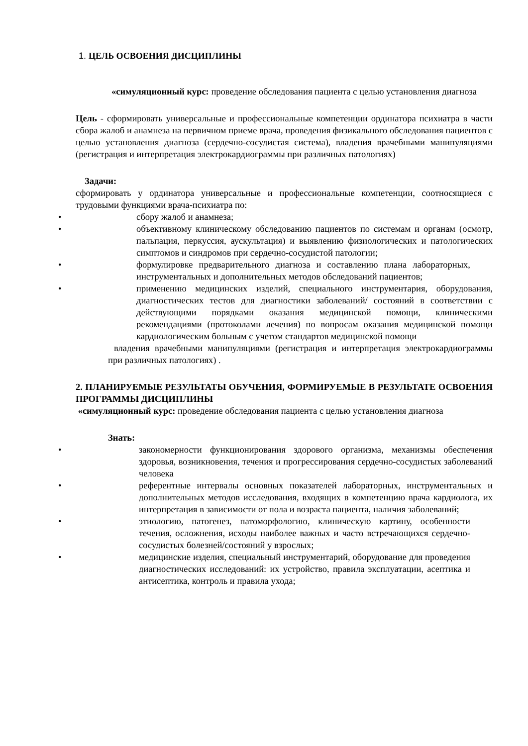1. ЦЕЛЬ ОСВОЕНИЯ ДИСЦИПЛИНЫ
«симуляционный курс: проведение обследования пациента с целью установления диагноза
Цель - сформировать универсальные и профессиональные компетенции ординатора психиатра в части сбора жалоб и анамнеза на первичном приеме врача, проведения физикального обследования пациентов с целью установления диагноза (сердечно-сосудистая система), владения врачебными манипуляциями (регистрация и интерпретация электрокардиограммы при различных патологиях)
Задачи:
сформировать у ординатора универсальные и профессиональные компетенции, соотносящиеся с трудовыми функциями врача-психиатра по:
• сбору жалоб и анамнеза;
• объективному клиническому обследованию пациентов по системам и органам (осмотр, пальпация, перкуссия, аускультация) и выявлению физиологических и патологических симптомов и синдромов при сердечно-сосудистой патологии;
• формулировке предварительного диагноза и составлению плана лабораторных, инструментальных и дополнительных методов обследований пациентов;
• применению медицинских изделий, специального инструментария, оборудования, диагностических тестов для диагностики заболеваний/ состояний в соответствии с действующими порядками оказания медицинской помощи, клиническими рекомендациями (протоколами лечения) по вопросам оказания медицинской помощи кардиологическим больным с учетом стандартов медицинской помощи
владения врачебными манипуляциями (регистрация и интерпретация электрокардиограммы при различных патологиях) .
2. ПЛАНИРУЕМЫЕ РЕЗУЛЬТАТЫ ОБУЧЕНИЯ, ФОРМИРУЕМЫЕ В РЕЗУЛЬТАТЕ ОСВОЕНИЯ ПРОГРАММЫ ДИСЦИПЛИНЫ
«симуляционный курс: проведение обследования пациента с целью установления диагноза
Знать:
• закономерности функционирования здорового организма, механизмы обеспечения здоровья, возникновения, течения и прогрессирования сердечно-сосудистых заболеваний человека
• референтные интервалы основных показателей лабораторных, инструментальных и дополнительных методов исследования, входящих в компетенцию врача кардиолога, их интерпретация в зависимости от пола и возраста пациента, наличия заболеваний;
• этиологию, патогенез, патоморфологию, клиническую картину, особенности течения, осложнения, исходы наиболее важных и часто встречающихся сердечно-сосудистых болезней/состояний у взрослых;
• медицинские изделия, специальный инструментарий, оборудование для проведения диагностических исследований: их устройство, правила эксплуатации, асептика и антисептика, контроль и правила ухода;